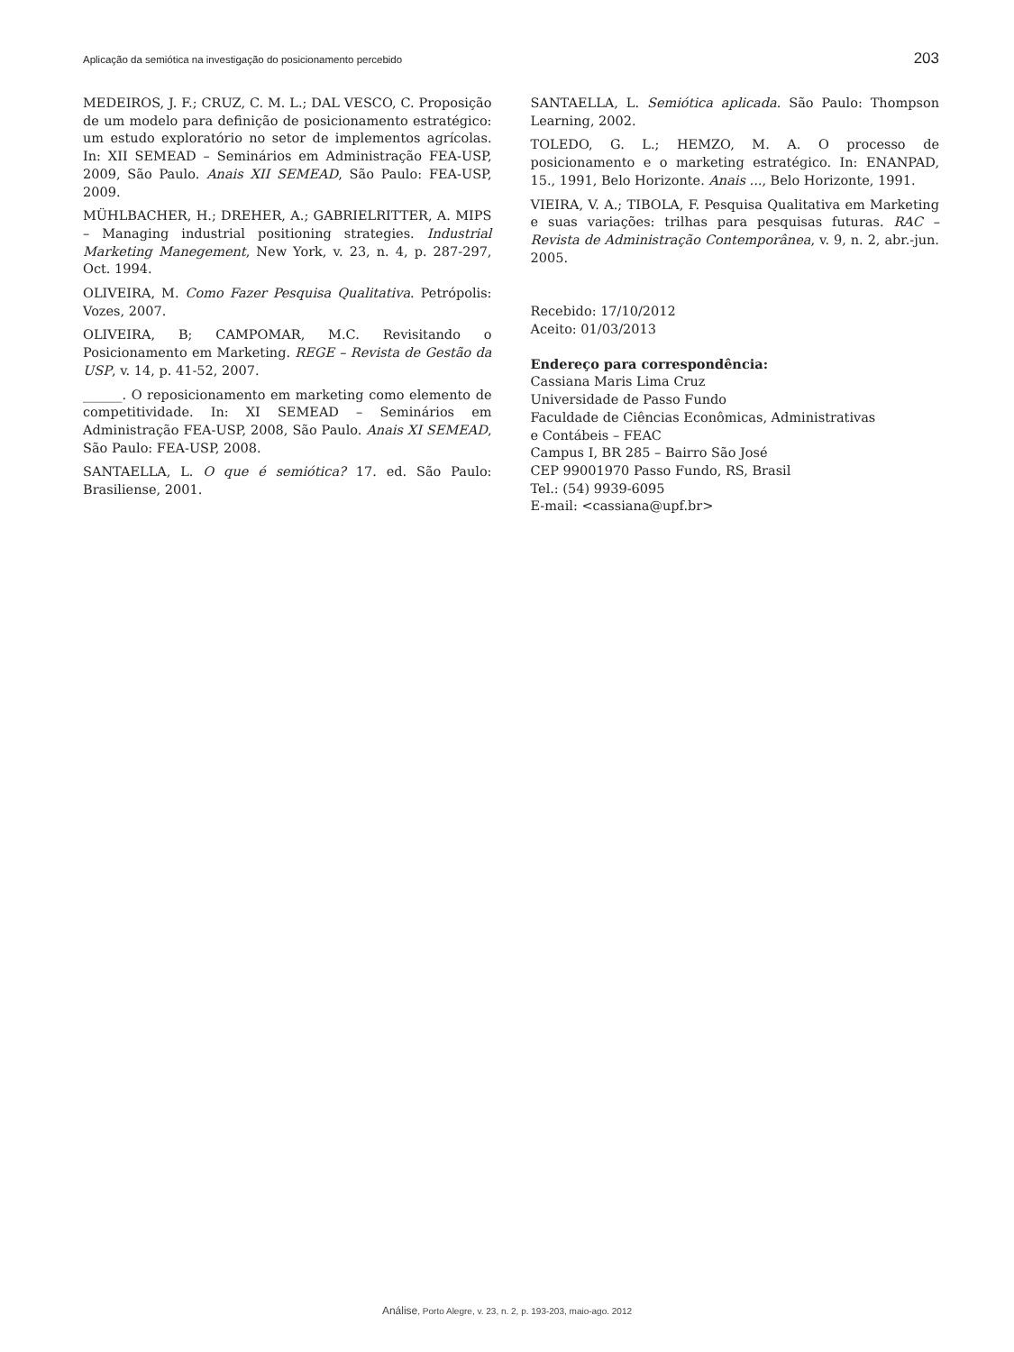Aplicação da semiótica na investigação do posicionamento percebido 203
MEDEIROS, J. F.; CRUZ, C. M. L.; DAL VESCO, C. Proposição de um modelo para definição de posicionamento estratégico: um estudo exploratório no setor de implementos agrícolas. In: XII SEMEAD – Seminários em Administração FEA-USP, 2009, São Paulo. Anais XII SEMEAD, São Paulo: FEA-USP, 2009.
MÜHLBACHER, H.; DREHER, A.; GABRIELRITTER, A. MIPS – Managing industrial positioning strategies. Industrial Marketing Manegement, New York, v. 23, n. 4, p. 287-297, Oct. 1994.
OLIVEIRA, M. Como Fazer Pesquisa Qualitativa. Petrópolis: Vozes, 2007.
OLIVEIRA, B; CAMPOMAR, M.C. Revisitando o Posicionamento em Marketing. REGE – Revista de Gestão da USP, v. 14, p. 41-52, 2007.
______. O reposicionamento em marketing como elemento de competitividade. In: XI SEMEAD – Seminários em Administração FEA-USP, 2008, São Paulo. Anais XI SEMEAD, São Paulo: FEA-USP, 2008.
SANTAELLA, L. O que é semiótica? 17. ed. São Paulo: Brasiliense, 2001.
SANTAELLA, L. Semiótica aplicada. São Paulo: Thompson Learning, 2002.
TOLEDO, G. L.; HEMZO, M. A. O processo de posicionamento e o marketing estratégico. In: ENANPAD, 15., 1991, Belo Horizonte. Anais ..., Belo Horizonte, 1991.
VIEIRA, V. A.; TIBOLA, F. Pesquisa Qualitativa em Marketing e suas variações: trilhas para pesquisas futuras. RAC – Revista de Administração Contemporânea, v. 9, n. 2, abr.-jun. 2005.
Recebido: 17/10/2012
Aceito: 01/03/2013
Endereço para correspondência:
Cassiana Maris Lima Cruz
Universidade de Passo Fundo
Faculdade de Ciências Econômicas, Administrativas
e Contábeis – FEAC
Campus I, BR 285 – Bairro São José
CEP 99001970 Passo Fundo, RS, Brasil
Tel.: (54) 9939-6095
E-mail: <cassiana@upf.br>
Análise, Porto Alegre, v. 23, n. 2, p. 193-203, maio-ago. 2012